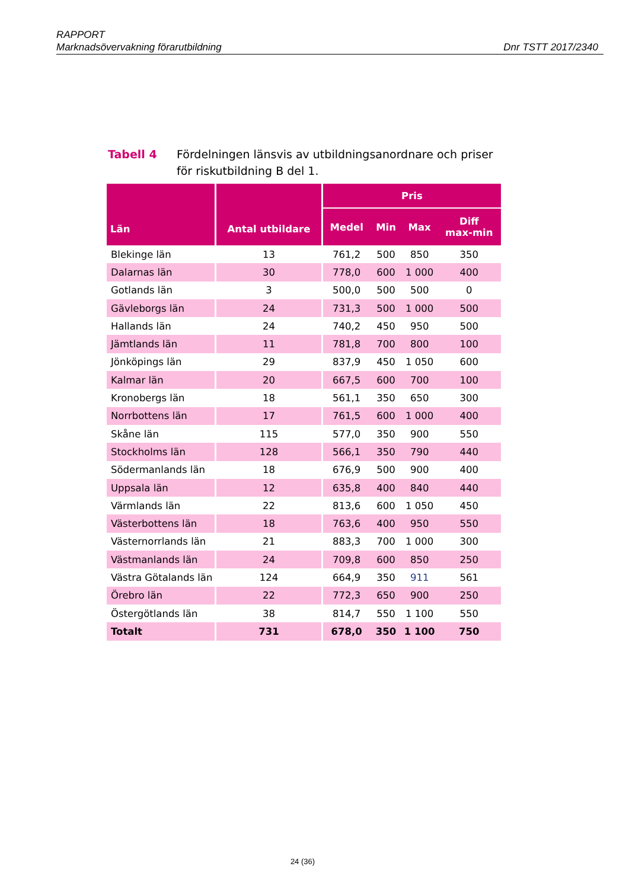RAPPORT
Marknadsövervakning förarutbildning Dnr TSTT 2017/2340
Tabell 4 Fördelningen länsvis av utbildningsanordnare och priser för riskutbildning B del 1.
| Län | Antal utbildare | Pris | | | |
| --- | --- | --- | --- | --- | --- |
| | | Medel | Min | Max | Diff max-min |
| Blekinge län | 13 | 761,2 | 500 | 850 | 350 |
| Dalarnas län | 30 | 778,0 | 600 | 1 000 | 400 |
| Gotlands län | 3 | 500,0 | 500 | 500 | 0 |
| Gävleborgs län | 24 | 731,3 | 500 | 1 000 | 500 |
| Hallands län | 24 | 740,2 | 450 | 950 | 500 |
| Jämtlands län | 11 | 781,8 | 700 | 800 | 100 |
| Jönköpings län | 29 | 837,9 | 450 | 1 050 | 600 |
| Kalmar län | 20 | 667,5 | 600 | 700 | 100 |
| Kronobergs län | 18 | 561,1 | 350 | 650 | 300 |
| Norrbottens län | 17 | 761,5 | 600 | 1 000 | 400 |
| Skåne län | 115 | 577,0 | 350 | 900 | 550 |
| Stockholms län | 128 | 566,1 | 350 | 790 | 440 |
| Södermanlands län | 18 | 676,9 | 500 | 900 | 400 |
| Uppsala län | 12 | 635,8 | 400 | 840 | 440 |
| Värmlands län | 22 | 813,6 | 600 | 1 050 | 450 |
| Västerbottens län | 18 | 763,6 | 400 | 950 | 550 |
| Västernorrlands län | 21 | 883,3 | 700 | 1 000 | 300 |
| Västmanlands län | 24 | 709,8 | 600 | 850 | 250 |
| Västra Götalands län | 124 | 664,9 | 350 | 911 | 561 |
| Örebro län | 22 | 772,3 | 650 | 900 | 250 |
| Östergötlands län | 38 | 814,7 | 550 | 1 100 | 550 |
| Totalt | 731 | 678,0 | 350 | 1 100 | 750 |
24 (36)